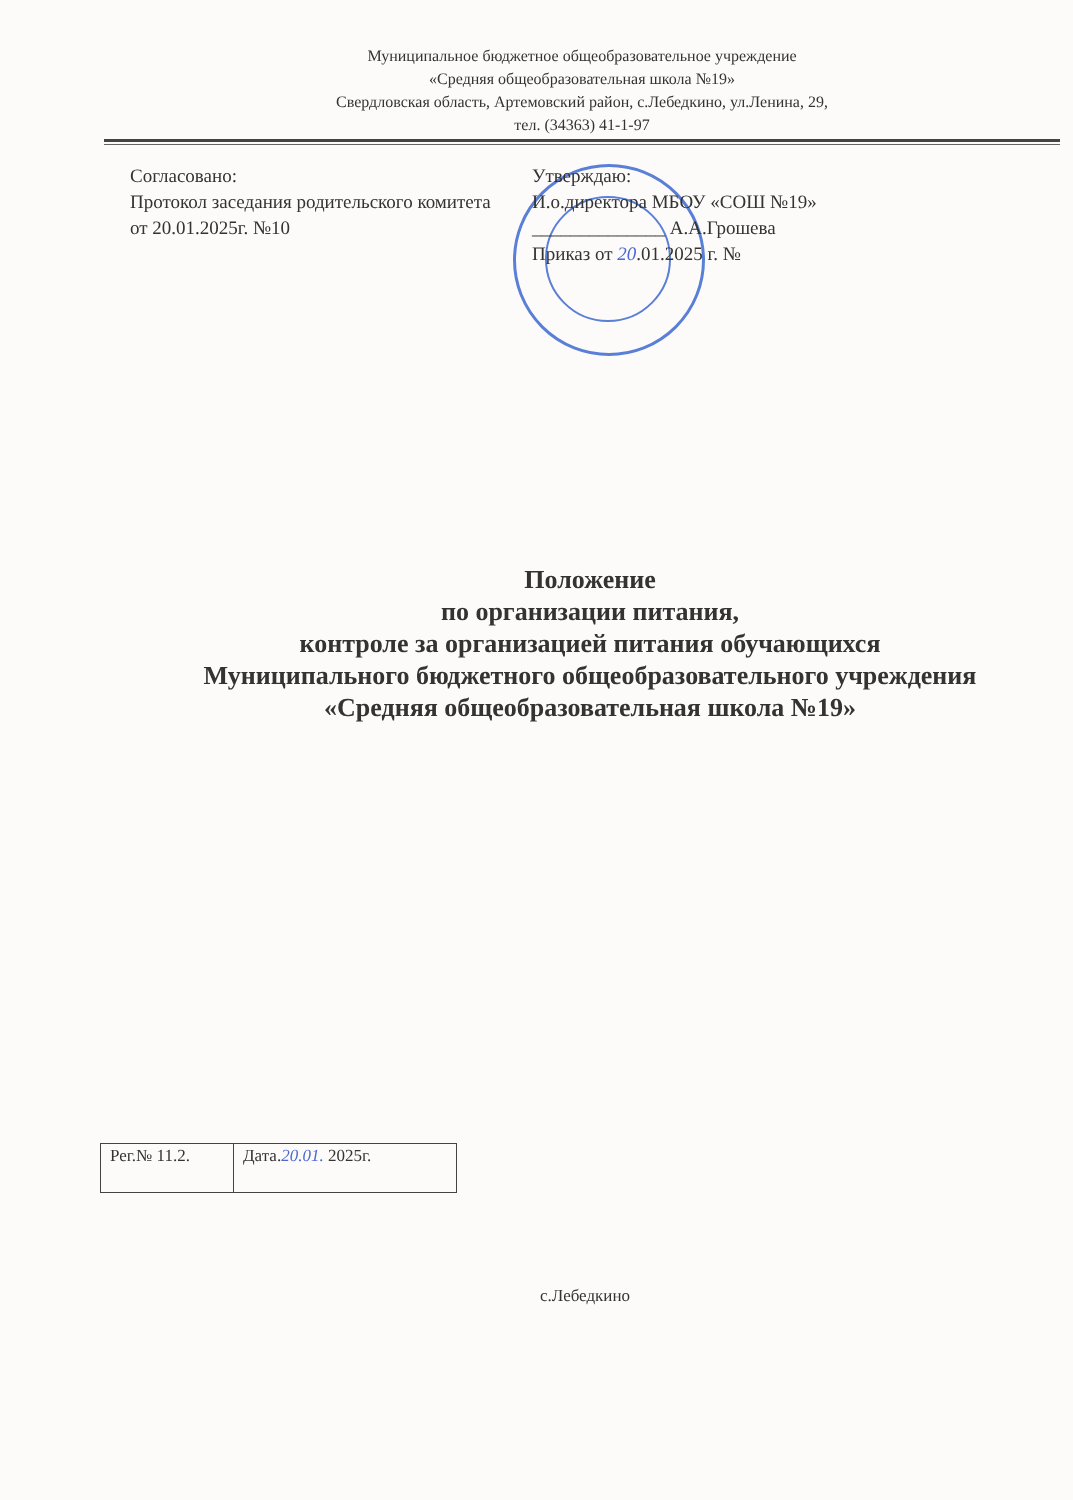Муниципальное бюджетное общеобразовательное учреждение
«Средняя общеобразовательная школа №19»
Свердловская область, Артемовский район, с.Лебедкино, ул.Ленина, 29,
тел. (34363) 41-1-97
Согласовано:
Протокол заседания родительского комитета
от 20.01.2025г. №10
Утверждаю:
И.о.директора МБОУ «СОШ №19»
______________ А.А.Грошева
Приказ от 20.01.2025 г. №
Положение
по организации питания,
контроле за организацией питания обучающихся
Муниципального бюджетного общеобразовательного учреждения
«Средняя общеобразовательная школа №19»
| Рег.№ 11.2. | Дата. 20.01. 2025г. |
с.Лебедкино